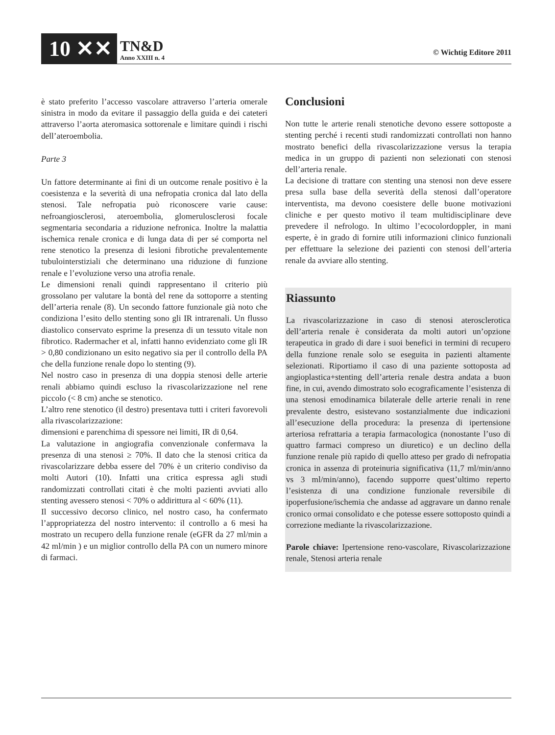10 ✕✕
TN&D
Anno XXIII n. 4
© Wichtig Editore 2011
è stato preferito l’accesso vascolare attraverso l’arteria omerale sinistra in modo da evitare il passaggio della guida e dei cateteri attraverso l’aorta ateromasica sottorenale e limitare quindi i rischi dell’ateroembolia.
Parte 3
Un fattore determinante ai fini di un outcome renale positivo è la coesistenza e la severità di una nefropatia cronica dal lato della stenosi. Tale nefropatia può riconoscere varie cause: nefroangiosclerosi, ateroembolia, glomerulosclerosi focale segmentaria secondaria a riduzione nefronica. Inoltre la malattia ischemica renale cronica e di lunga data di per sé comporta nel rene stenotico la presenza di lesioni fibrotiche prevalentemente tubulointerstiziali che determinano una riduzione di funzione renale e l’evoluzione verso una atrofia renale.
Le dimensioni renali quindi rappresentano il criterio più grossolano per valutare la bontà del rene da sottoporre a stenting dell’arteria renale (8). Un secondo fattore funzionale già noto che condiziona l’esito dello stenting sono gli IR intrarenali. Un flusso diastolico conservato esprime la presenza di un tessuto vitale non fibrotico. Radermacher et al, infatti hanno evidenziato come gli IR > 0,80 condizionano un esito negativo sia per il controllo della PA che della funzione renale dopo lo stenting (9).
Nel nostro caso in presenza di una doppia stenosi delle arterie renali abbiamo quindi escluso la rivascolarizzazione nel rene piccolo (< 8 cm) anche se stenotico.
L’altro rene stenotico (il destro) presentava tutti i criteri favorevoli alla rivascolarizzazione:
dimensioni e parenchima di spessore nei limiti, IR di 0,64.
La valutazione in angiografia convenzionale confermava la presenza di una stenosi ≥ 70%. Il dato che la stenosi critica da rivascolarizzare debba essere del 70% è un criterio condiviso da molti Autori (10). Infatti una critica espressa agli studi randomizzati controllati citati è che molti pazienti avviati allo stenting avessero stenosi < 70% o addirittura al < 60% (11).
Il successivo decorso clinico, nel nostro caso, ha confermato l’appropriatezza del nostro intervento: il controllo a 6 mesi ha mostrato un recupero della funzione renale (eGFR da 27 ml/min a 42 ml/min ) e un miglior controllo della PA con un numero minore di farmaci.
Conclusioni
Non tutte le arterie renali stenotiche devono essere sottoposte a stenting perché i recenti studi randomizzati controllati non hanno mostrato benefici della rivascolarizzazione versus la terapia medica in un gruppo di pazienti non selezionati con stenosi dell’arteria renale.
La decisione di trattare con stenting una stenosi non deve essere presa sulla base della severità della stenosi dall’operatore interventista, ma devono coesistere delle buone motivazioni cliniche e per questo motivo il team multidisciplinare deve prevedere il nefrologo. In ultimo l’ecocolordoppler, in mani esperte, è in grado di fornire utili informazioni clinico funzionali per effettuare la selezione dei pazienti con stenosi dell’arteria renale da avviare allo stenting.
Riassunto
La rivascolarizzazione in caso di stenosi aterosclerotica dell’arteria renale è considerata da molti autori un’opzione terapeutica in grado di dare i suoi benefici in termini di recupero della funzione renale solo se eseguita in pazienti altamente selezionati. Riportiamo il caso di una paziente sottoposta ad angioplastica+stenting dell’arteria renale destra andata a buon fine, in cui, avendo dimostrato solo ecograficamente l’esistenza di una stenosi emodinamica bilaterale delle arterie renali in rene prevalente destro, esistevano sostanzialmente due indicazioni all’esecuzione della procedura: la presenza di ipertensione arteriosa refrattaria a terapia farmacologica (nonostante l’uso di quattro farmaci compreso un diuretico) e un declino della funzione renale più rapido di quello atteso per grado di nefropatia cronica in assenza di proteinuria significativa (11,7 ml/min/anno vs 3 ml/min/anno), facendo supporre quest’ultimo reperto l’esistenza di una condizione funzionale reversibile di ipoperfusione/ischemia che andasse ad aggravare un danno renale cronico ormai consolidato e che potesse essere sottoposto quindi a correzione mediante la rivascolarizzazione.
Parole chiave: Ipertensione reno-vascolare, Rivascolarizzazione renale, Stenosi arteria renale